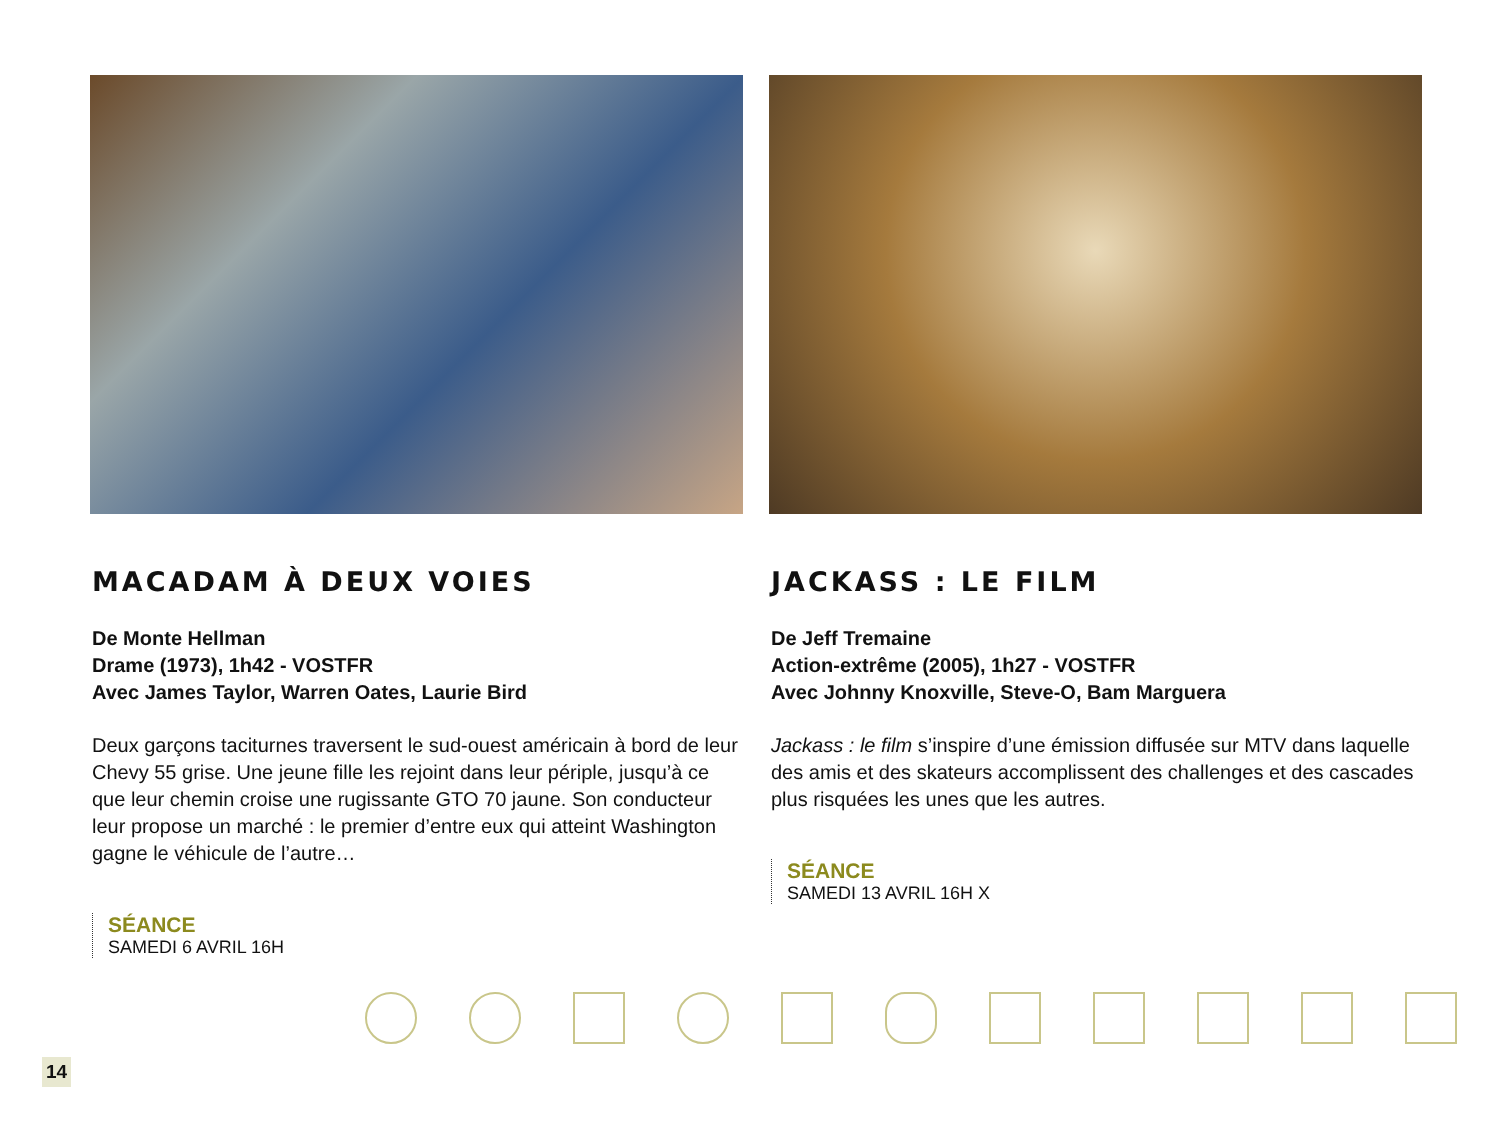MACADAM À DEUX VOIES
De Monte Hellman
Drame (1973), 1h42 - VOSTFR
Avec James Taylor, Warren Oates, Laurie Bird
Deux garçons taciturnes traversent le sud-ouest américain à bord de leur Chevy 55 grise. Une jeune fille les rejoint dans leur périple, jusqu’à ce que leur chemin croise une rugissante GTO 70 jaune. Son conducteur leur propose un marché : le premier d’entre eux qui atteint Washington gagne le véhicule de l’autre…
SÉANCE
SAMEDI 6 AVRIL 16H
JACKASS : LE FILM
De Jeff Tremaine
Action-extrême (2005), 1h27 - VOSTFR
Avec Johnny Knoxville, Steve-O, Bam Marguera
Jackass : le film s’inspire d’une émission diffusée sur MTV dans laquelle des amis et des skateurs accomplissent des challenges et des cascades plus risquées les unes que les autres.
SÉANCE
SAMEDI 13 AVRIL 16H X
14